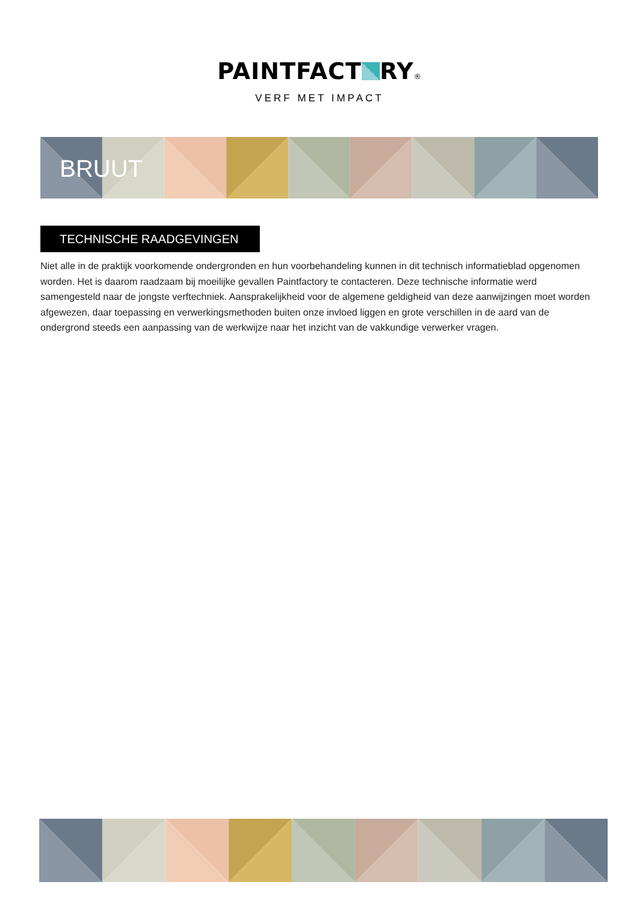PAINTFACT RY®
VERF MET IMPACT
BRUUT
TECHNISCHE RAADGEVINGEN
Niet alle in de praktijk voorkomende ondergronden en hun voorbehandeling kunnen in dit technisch informatieblad opgenomen worden. Het is daarom raadzaam bij moeilijke gevallen Paintfactory te contacteren. Deze technische informatie werd samengesteld naar de jongste verftechniek. Aansprakelijkheid voor de algemene geldigheid van deze aanwijzingen moet worden afgewezen, daar toepassing en verwerkingsmethoden buiten onze invloed liggen en grote verschillen in de aard van de ondergrond steeds een aanpassing van de werkwijze naar het inzicht van de vakkundige verwerker vragen.